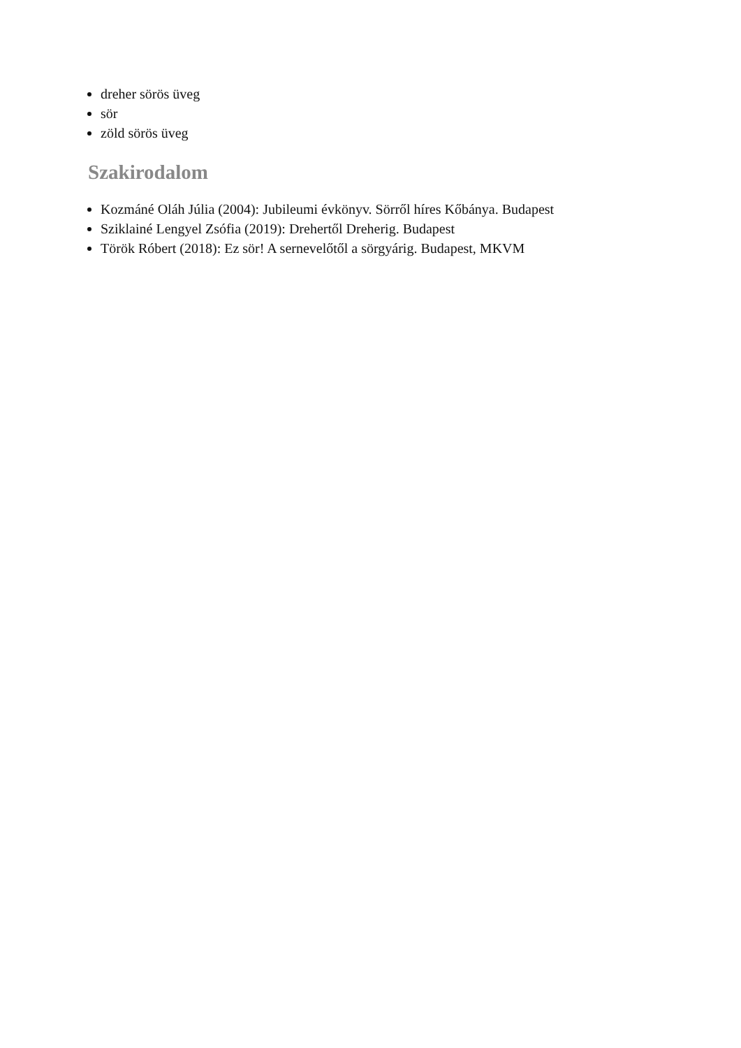dreher sörös üveg
sör
zöld sörös üveg
Szakirodalom
Kozmáné Oláh Júlia (2004): Jubileumi évkönyv. Sörről híres Kőbánya. Budapest
Sziklainé Lengyel Zsófia (2019): Drehertől Dreherig. Budapest
Török Róbert (2018): Ez sör! A sernevelőtől a sörgyárig. Budapest, MKVM